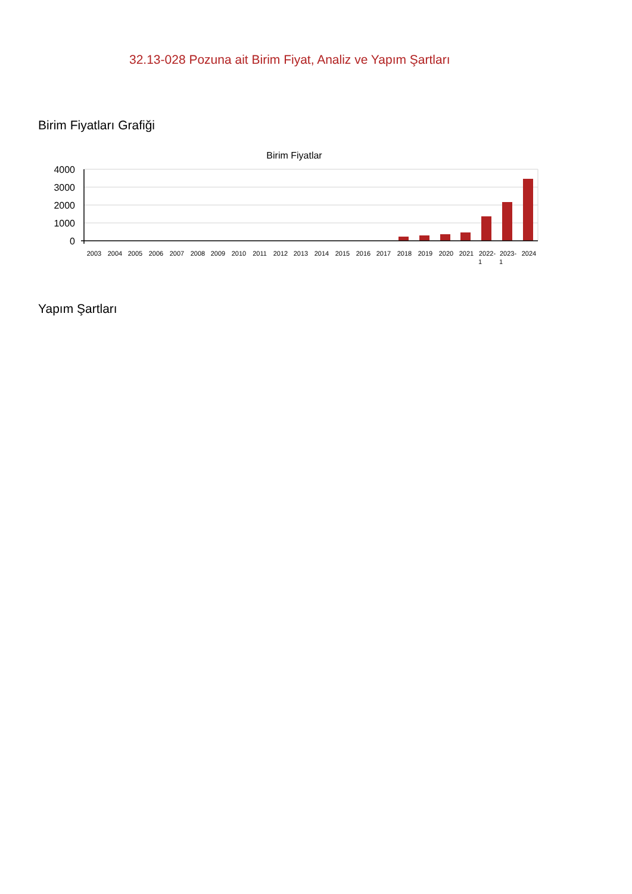32.13-028 Pozuna ait Birim Fiyat, Analiz ve Yapım Şartları
Birim Fiyatları Grafiği
Birim Fiyatlar
4000
3000
2000
1000
0
2003
2004
2005
2006
2007
2008
2009
2010
2011
2012
2013
2014
2015
2016
2017
2018
2019
2020
2021
2022-
1
2023-
1
2024
Yapım Şartları